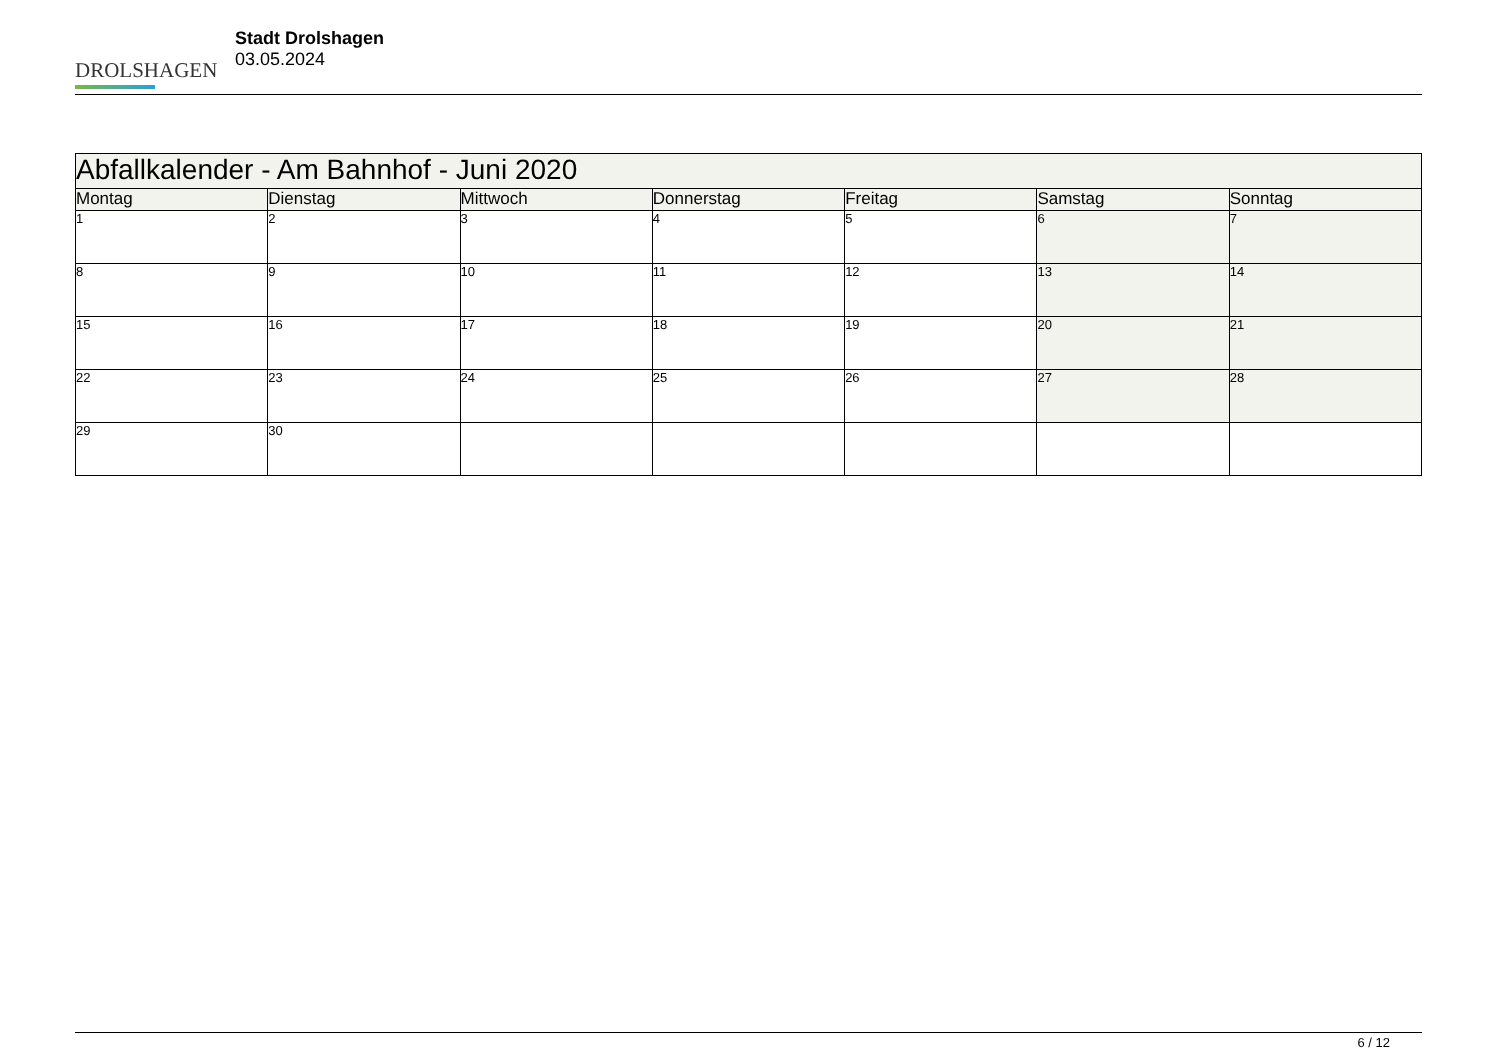DROLSHAGEN
Stadt Drolshagen
03.05.2024
| Abfallkalender - Am Bahnhof - Juni 2020 | | | | | | |
| Montag | Dienstag | Mittwoch | Donnerstag | Freitag | Samstag | Sonntag |
| 1 | 2 | 3 | 4 | 5 | 6 | 7 |
| 8 | 9 | 10 | 11 | 12 | 13 | 14 |
| 15 | 16 | 17 | 18 | 19 | 20 | 21 |
| 22 | 23 | 24 | 25 | 26 | 27 | 28 |
| 29 | 30 | | | | | |
6 / 12